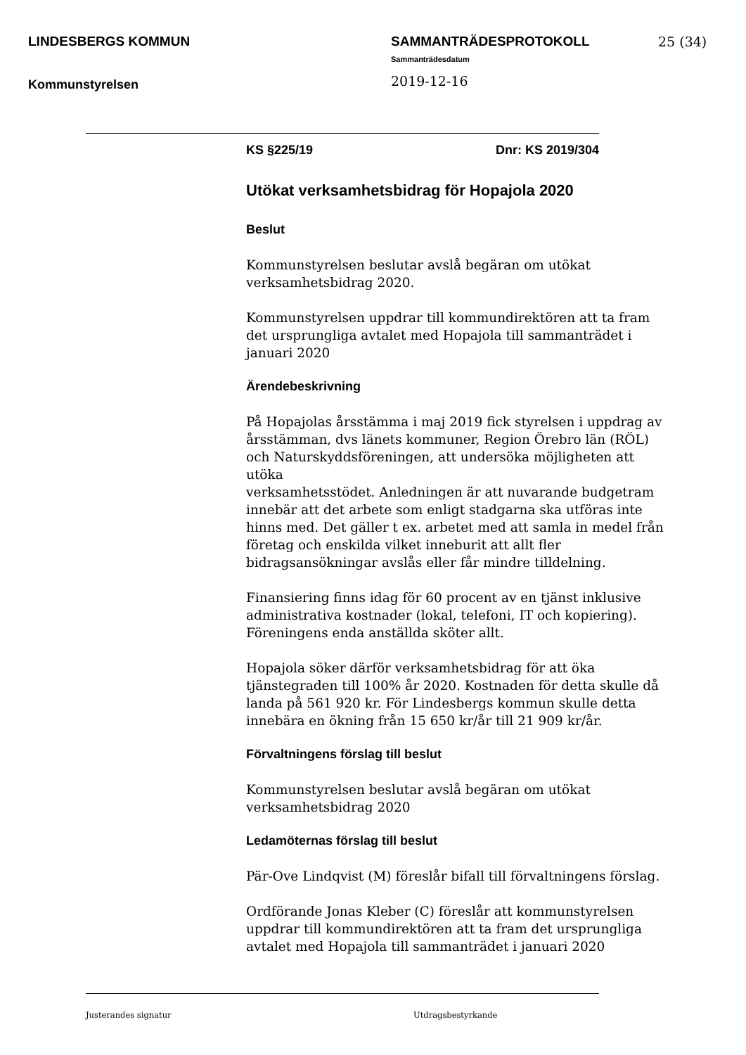LINDESBERGS KOMMUN
Kommunstyrelsen
SAMMANTRÄDESPROTOKOLL
Sammanträdesdatum
2019-12-16
25 (34)
KS §225/19 Dnr: KS 2019/304
Utökat verksamhetsbidrag för Hopajola 2020
Beslut
Kommunstyrelsen beslutar avslå begäran om utökat
verksamhetsbidrag 2020.
Kommunstyrelsen uppdrar till kommundirektören att ta fram
det ursprungliga avtalet med Hopajola till sammanträdet i
januari 2020
Ärendebeskrivning
På Hopajolas årsstämma i maj 2019 fick styrelsen i uppdrag av
årsstämman, dvs länets kommuner, Region Örebro län (RÖL)
och Naturskyddsföreningen, att undersöka möjligheten att utöka
verksamhetsstödet. Anledningen är att nuvarande budgetram
innebär att det arbete som enligt stadgarna ska utföras inte
hinns med. Det gäller t ex. arbetet med att samla in medel från
företag och enskilda vilket inneburit att allt fler
bidragsansökningar avslås eller får mindre tilldelning.
Finansiering finns idag för 60 procent av en tjänst inklusive
administrativa kostnader (lokal, telefoni, IT och kopiering).
Föreningens enda anställda sköter allt.
Hopajola söker därför verksamhetsbidrag för att öka
tjänstegraden till 100% år 2020. Kostnaden för detta skulle då
landa på 561 920 kr. För Lindesbergs kommun skulle detta
innebära en ökning från 15 650 kr/år till 21 909 kr/år.
Förvaltningens förslag till beslut
Kommunstyrelsen beslutar avslå begäran om utökat
verksamhetsbidrag 2020
Ledamöternas förslag till beslut
Pär-Ove Lindqvist (M) föreslår bifall till förvaltningens förslag.
Ordförande Jonas Kleber (C) föreslår att kommunstyrelsen
uppdrar till kommundirektören att ta fram det ursprungliga
avtalet med Hopajola till sammanträdet i januari 2020
Justerandes signatur Utdragsbestyrkande